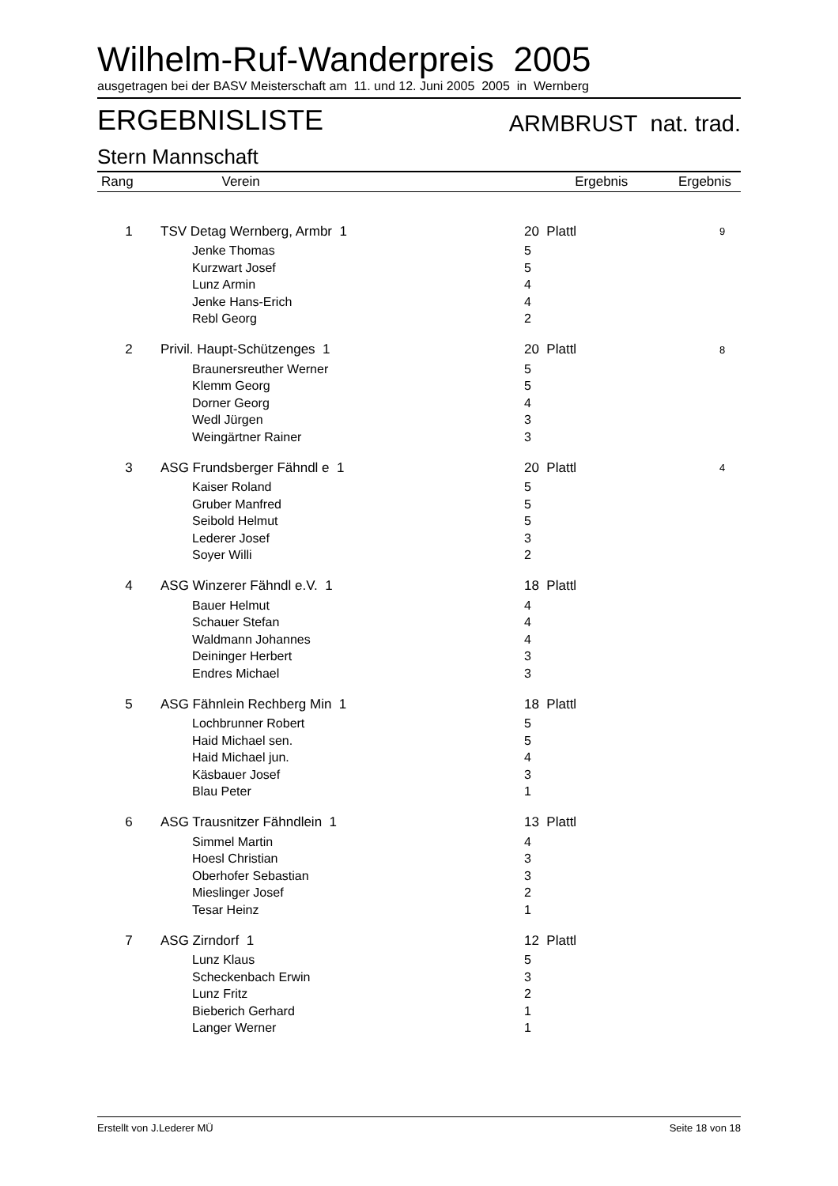Wilhelm-Ruf-Wanderpreis 2005
ausgetragen bei der BASV Meisterschaft am 11. und 12. Juni 2005 2005 in Wernberg
ERGEBNISLISTE ARMBRUST nat. trad.
Stern Mannschaft
| Rang | | Verein | Ergebnis | Ergebnis |
| --- | --- | --- | --- | --- |
| 1 | TSV Detag Wernberg, Armbr 1 | | 20 Plattl | 9 |
| | | Jenke Thomas | 5 | |
| | | Kurzwart Josef | 5 | |
| | | Lunz Armin | 4 | |
| | | Jenke Hans-Erich | 4 | |
| | | Rebl Georg | 2 | |
| 2 | Privil. Haupt-Schützenges 1 | | 20 Plattl | 8 |
| | | Braunersreuther Werner | 5 | |
| | | Klemm Georg | 5 | |
| | | Dorner Georg | 4 | |
| | | Wedl Jürgen | 3 | |
| | | Weingärtner Rainer | 3 | |
| 3 | ASG Frundsberger Fähndl e 1 | | 20 Plattl | 4 |
| | | Kaiser Roland | 5 | |
| | | Gruber Manfred | 5 | |
| | | Seibold Helmut | 5 | |
| | | Lederer Josef | 3 | |
| | | Soyer Willi | 2 | |
| 4 | ASG Winzerer Fähndl e.V. 1 | | 18 Plattl | |
| | | Bauer Helmut | 4 | |
| | | Schauer Stefan | 4 | |
| | | Waldmann Johannes | 4 | |
| | | Deininger Herbert | 3 | |
| | | Endres Michael | 3 | |
| 5 | ASG Fähnlein Rechberg Min 1 | | 18 Plattl | |
| | | Lochbrunner Robert | 5 | |
| | | Haid Michael sen. | 5 | |
| | | Haid Michael jun. | 4 | |
| | | Käsbauer Josef | 3 | |
| | | Blau Peter | 1 | |
| 6 | ASG Trausnitzer Fähndlein 1 | | 13 Plattl | |
| | | Simmel Martin | 4 | |
| | | Hoesl Christian | 3 | |
| | | Oberhofer Sebastian | 3 | |
| | | Mieslinger Josef | 2 | |
| | | Tesar Heinz | 1 | |
| 7 | ASG Zirndorf 1 | | 12 Plattl | |
| | | Lunz Klaus | 5 | |
| | | Scheckenbach Erwin | 3 | |
| | | Lunz Fritz | 2 | |
| | | Bieberich Gerhard | 1 | |
| | | Langer Werner | 1 | |
Erstellt von J.Lederer MÜ Seite 18 von 18